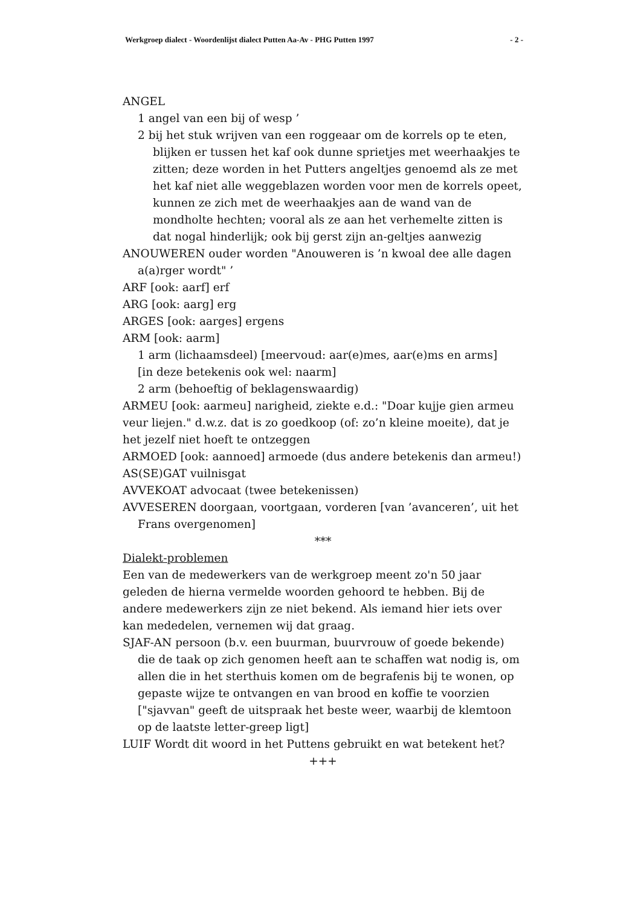Werkgroep dialect - Woordenlijst dialect Putten Aa-Av - PHG Putten 1997 - 2 -
ANGEL
1 angel van een bij of wesp ’
2 bij het stuk wrijven van een roggeaar om de korrels op te eten, blijken er tussen het kaf ook dunne sprietjes met weerhaakjes te zitten; deze worden in het Putters angeltjes genoemd als ze met het kaf niet alle weggeblazen worden voor men de korrels opeet, kunnen ze zich met de weerhaakjes aan de wand van de mondholte hechten; vooral als ze aan het verhemelte zitten is dat nogal hinderlijk; ook bij gerst zijn an-geltjes aanwezig
ANOUWEREN ouder worden "Anouweren is ’n kwoal dee alle dagen a(a)rger wordt" ’
ARF [ook: aarf] erf
ARG [ook: aarg] erg
ARGES [ook: aarges] ergens
ARM [ook: aarm]
1 arm (lichaamsdeel) [meervoud: aar(e)mes, aar(e)ms en arms]
[in deze betekenis ook wel: naarm]
2 arm (behoeftig of beklagenswaardig)
ARMEU [ook: aarmeu] narigheid, ziekte e.d.: "Doar kujje gien armeu veur liejen." d.w.z. dat is zo goedkoop (of: zo’n kleine moeite), dat je het jezelf niet hoeft te ontzeggen
ARMOED [ook: aannoed] armoede (dus andere betekenis dan armeu!)
AS(SE)GAT vuilnisgat
AVVEKOAT advocaat (twee betekenissen)
AVVESEREN doorgaan, voortgaan, vorderen [van ’avanceren’, uit het Frans overgenomen]
***
Dialekt-problemen
Een van de medewerkers van de werkgroep meent zo'n 50 jaar geleden de hierna vermelde woorden gehoord te hebben. Bij de andere medewerkers zijn ze niet bekend. Als iemand hier iets over kan mededelen, vernemen wij dat graag.
SJAF-AN persoon (b.v. een buurman, buurvrouw of goede bekende) die de taak op zich genomen heeft aan te schaffen wat nodig is, om allen die in het sterthuis komen om de begrafenis bij te wonen, op gepaste wijze te ontvangen en van brood en koffie te voorzien ["sjavvan" geeft de uitspraak het beste weer, waarbij de klemtoon op de laatste letter-greep ligt]
LUIF Wordt dit woord in het Puttens gebruikt en wat betekent het?
+++